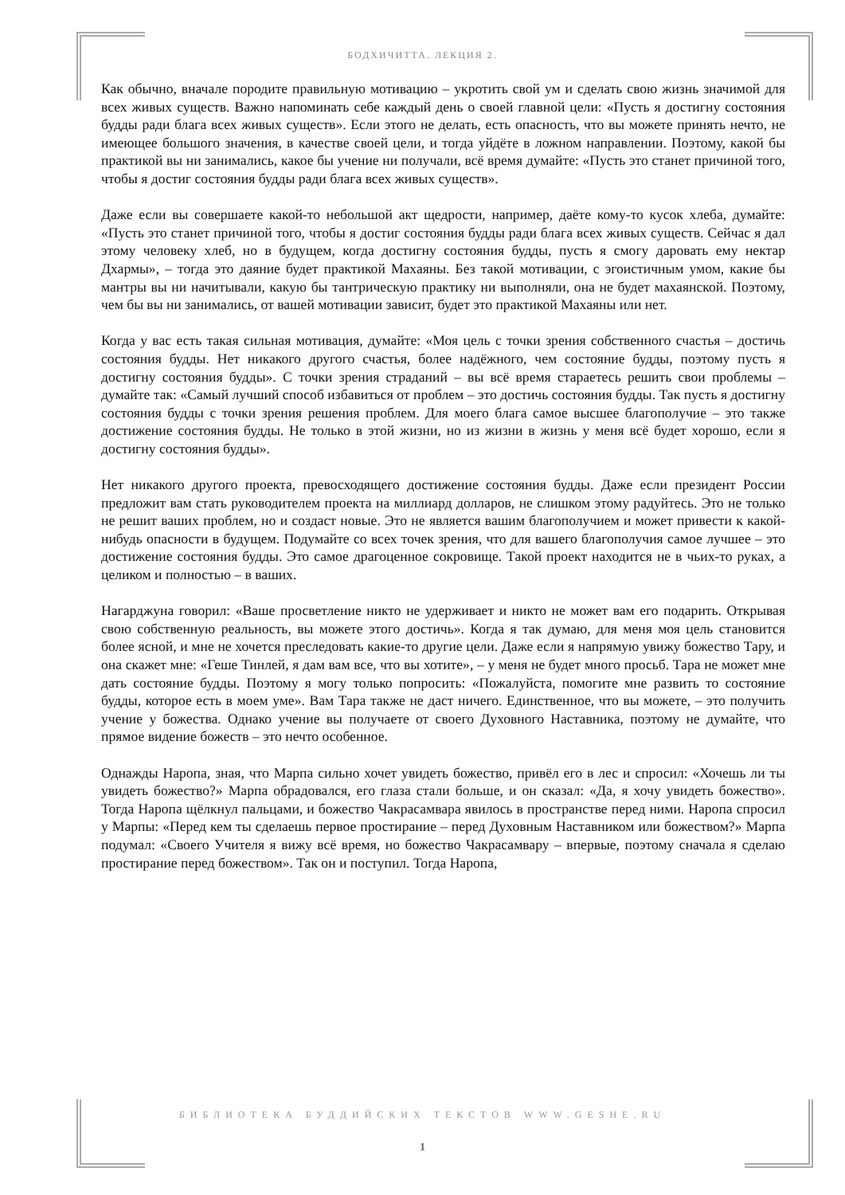БОДХИЧИТТА. ЛЕКЦИЯ 2.
Как обычно, вначале породите правильную мотивацию – укротить свой ум и сделать свою жизнь значимой для всех живых существ. Важно напоминать себе каждый день о своей главной цели: «Пусть я достигну состояния будды ради блага всех живых существ». Если этого не делать, есть опасность, что вы можете принять нечто, не имеющее большого значения, в качестве своей цели, и тогда уйдёте в ложном направлении. Поэтому, какой бы практикой вы ни занимались, какое бы учение ни получали, всё время думайте: «Пусть это станет причиной того, чтобы я достиг состояния будды ради блага всех живых существ».
Даже если вы совершаете какой-то небольшой акт щедрости, например, даёте кому-то кусок хлеба, думайте: «Пусть это станет причиной того, чтобы я достиг состояния будды ради блага всех живых существ. Сейчас я дал этому человеку хлеб, но в будущем, когда достигну состояния будды, пусть я смогу даровать ему нектар Дхармы», – тогда это даяние будет практикой Махаяны. Без такой мотивации, с эгоистичным умом, какие бы мантры вы ни начитывали, какую бы тантрическую практику ни выполняли, она не будет махаянской. Поэтому, чем бы вы ни занимались, от вашей мотивации зависит, будет это практикой Махаяны или нет.
Когда у вас есть такая сильная мотивация, думайте: «Моя цель с точки зрения собственного счастья – достичь состояния будды. Нет никакого другого счастья, более надёжного, чем состояние будды, поэтому пусть я достигну состояния будды». С точки зрения страданий – вы всё время стараетесь решить свои проблемы – думайте так: «Самый лучший способ избавиться от проблем – это достичь состояния будды. Так пусть я достигну состояния будды с точки зрения решения проблем. Для моего блага самое высшее благополучие – это также достижение состояния будды. Не только в этой жизни, но из жизни в жизнь у меня всё будет хорошо, если я достигну состояния будды».
Нет никакого другого проекта, превосходящего достижение состояния будды. Даже если президент России предложит вам стать руководителем проекта на миллиард долларов, не слишком этому радуйтесь. Это не только не решит ваших проблем, но и создаст новые. Это не является вашим благополучием и может привести к какой-нибудь опасности в будущем. Подумайте со всех точек зрения, что для вашего благополучия самое лучшее – это достижение состояния будды. Это самое драгоценное сокровище. Такой проект находится не в чьих-то руках, а целиком и полностью – в ваших.
Нагарджуна говорил: «Ваше просветление никто не удерживает и никто не может вам его подарить. Открывая свою собственную реальность, вы можете этого достичь». Когда я так думаю, для меня моя цель становится более ясной, и мне не хочется преследовать какие-то другие цели. Даже если я напрямую увижу божество Тару, и она скажет мне: «Геше Тинлей, я дам вам все, что вы хотите», – у меня не будет много просьб. Тара не может мне дать состояние будды. Поэтому я могу только попросить: «Пожалуйста, помогите мне развить то состояние будды, которое есть в моем уме». Вам Тара также не даст ничего. Единственное, что вы можете, – это получить учение у божества. Однако учение вы получаете от своего Духовного Наставника, поэтому не думайте, что прямое видение божеств – это нечто особенное.
Однажды Наропа, зная, что Марпа сильно хочет увидеть божество, привёл его в лес и спросил: «Хочешь ли ты увидеть божество?» Марпа обрадовался, его глаза стали больше, и он сказал: «Да, я хочу увидеть божество». Тогда Наропа щёлкнул пальцами, и божество Чакрасамвара явилось в пространстве перед ними. Наропа спросил у Марпы: «Перед кем ты сделаешь первое простирание – перед Духовным Наставником или божеством?» Марпа подумал: «Своего Учителя я вижу всё время, но божество Чакрасамвару – впервые, поэтому сначала я сделаю простирание перед божеством». Так он и поступил. Тогда Наропа,
БИБЛИОТЕКА БУДДИЙСКИХ ТЕКСТОВ WWW.GESHE.RU
1